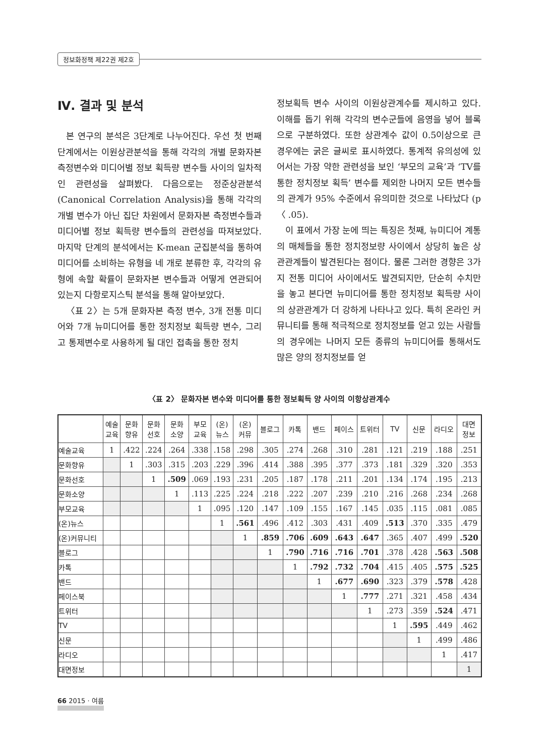정보화정책 제22권 제2호
Ⅳ. 결과 및 분석
본 연구의 분석은 3단계로 나누어진다. 우선 첫 번째 단계에서는 이원상관분석을 통해 각각의 개별 문화자본 측정변수와 미디어별 정보 획득량 변수들 사이의 일차적인 관련성을 살펴봤다. 다음으로는 정준상관분석(Canonical Correlation Analysis)을 통해 각각의 개별 변수가 아닌 집단 차원에서 문화자본 측정변수들과 미디어별 정보 획득량 변수들의 관련성을 따져보았다. 마지막 단계의 분석에서는 K-mean 군집분석을 통하여 미디어를 소비하는 유형을 네 개로 분류한 후, 각각의 유형에 속할 확률이 문화자본 변수들과 어떻게 연관되어 있는지 다항로지스틱 분석을 통해 알아보았다.
〈표 2〉는 5개 문화자본 측정 변수, 3개 전통 미디어와 7개 뉴미디어를 통한 정치정보 획득량 변수, 그리고 통제변수로 사용하게 될 대인 접촉을 통한 정치
정보획득 변수 사이의 이원상관계수를 제시하고 있다. 이해를 돕기 위해 각각의 변수군들에 음영을 넣어 블록으로 구분하였다. 또한 상관계수 값이 0.5이상으로 큰 경우에는 굵은 글씨로 표시하였다. 통계적 유의성에 있어서는 가장 약한 관련성을 보인 ‘부모의 교육’과 ‘TV를 통한 정치정보 획득’ 변수를 제외한 나머지 모든 변수들의 관계가 95% 수준에서 유의미한 것으로 나타났다 (p 〈 .05).
이 표에서 가장 눈에 띄는 특징은 첫째, 뉴미디어 계통의 매체들을 통한 정치정보량 사이에서 상당히 높은 상관관계들이 발견된다는 점이다. 물론 그러한 경향은 3가지 전통 미디어 사이에서도 발견되지만, 단순히 수치만을 놓고 본다면 뉴미디어를 통한 정치정보 획득량 사이의 상관관계가 더 강하게 나타나고 있다. 특히 온라인 커뮤니티를 통해 적극적으로 정치정보를 얻고 있는 사람들의 경우에는 나머지 모든 종류의 뉴미디어를 통해서도 많은 양의 정치정보를 얻
〈표 2〉 문화자본 변수와 미디어를 통한 정보획득 양 사이의 이항상관계수
| | 예술 교육 | 문화 향유 | 문화 선호 | 문화 소양 | 부모 교육 | (온) 뉴스 | (온) 커뮤 | 블로그 | 카톡 | 밴드 | 페이스 | 트위터 | TV | 신문 | 라디오 | 대면 정보 |
| --- | --- | --- | --- | --- | --- | --- | --- | --- | --- | --- | --- | --- | --- | --- | --- | --- |
| 예술교육 | 1 | .422 | .224 | .264 | .338 | .158 | .298 | .305 | .274 | .268 | .310 | .281 | .121 | .219 | .188 | .251 |
| 문화향유 | | 1 | .303 | .315 | .203 | .229 | .396 | .414 | .388 | .395 | .377 | .373 | .181 | .329 | .320 | .353 |
| 문화선호 | | | 1 | .509 | .069 | .193 | .231 | .205 | .187 | .178 | .211 | .201 | .134 | .174 | .195 | .213 |
| 문화소양 | | | | 1 | .113 | .225 | .224 | .218 | .222 | .207 | .239 | .210 | .216 | .268 | .234 | .268 |
| 부모교육 | | | | | 1 | .095 | .120 | .147 | .109 | .155 | .167 | .145 | .035 | .115 | .081 | .085 |
| (온)뉴스 | | | | | | 1 | .561 | .496 | .412 | .303 | .431 | .409 | .513 | .370 | .335 | .479 |
| (온)커뮤니티 | | | | | | | 1 | .859 | .706 | .609 | .643 | .647 | .365 | .407 | .499 | .520 |
| 블로그 | | | | | | | | 1 | .790 | .716 | .716 | .701 | .378 | .428 | .563 | .508 |
| 카톡 | | | | | | | | | 1 | .792 | .732 | .704 | .415 | .405 | .575 | .525 |
| 밴드 | | | | | | | | | | 1 | .677 | .690 | .323 | .379 | .578 | .428 |
| 페이스북 | | | | | | | | | | | 1 | .777 | .271 | .321 | .458 | .434 |
| 트위터 | | | | | | | | | | | | 1 | .273 | .359 | .524 | .471 |
| TV | | | | | | | | | | | | | 1 | .595 | .449 | .462 |
| 신문 | | | | | | | | | | | | | | 1 | .499 | .486 |
| 라디오 | | | | | | | | | | | | | | | 1 | .417 |
| 대면정보 | | | | | | | | | | | | | | | | 1 |
66 2015 · 여름